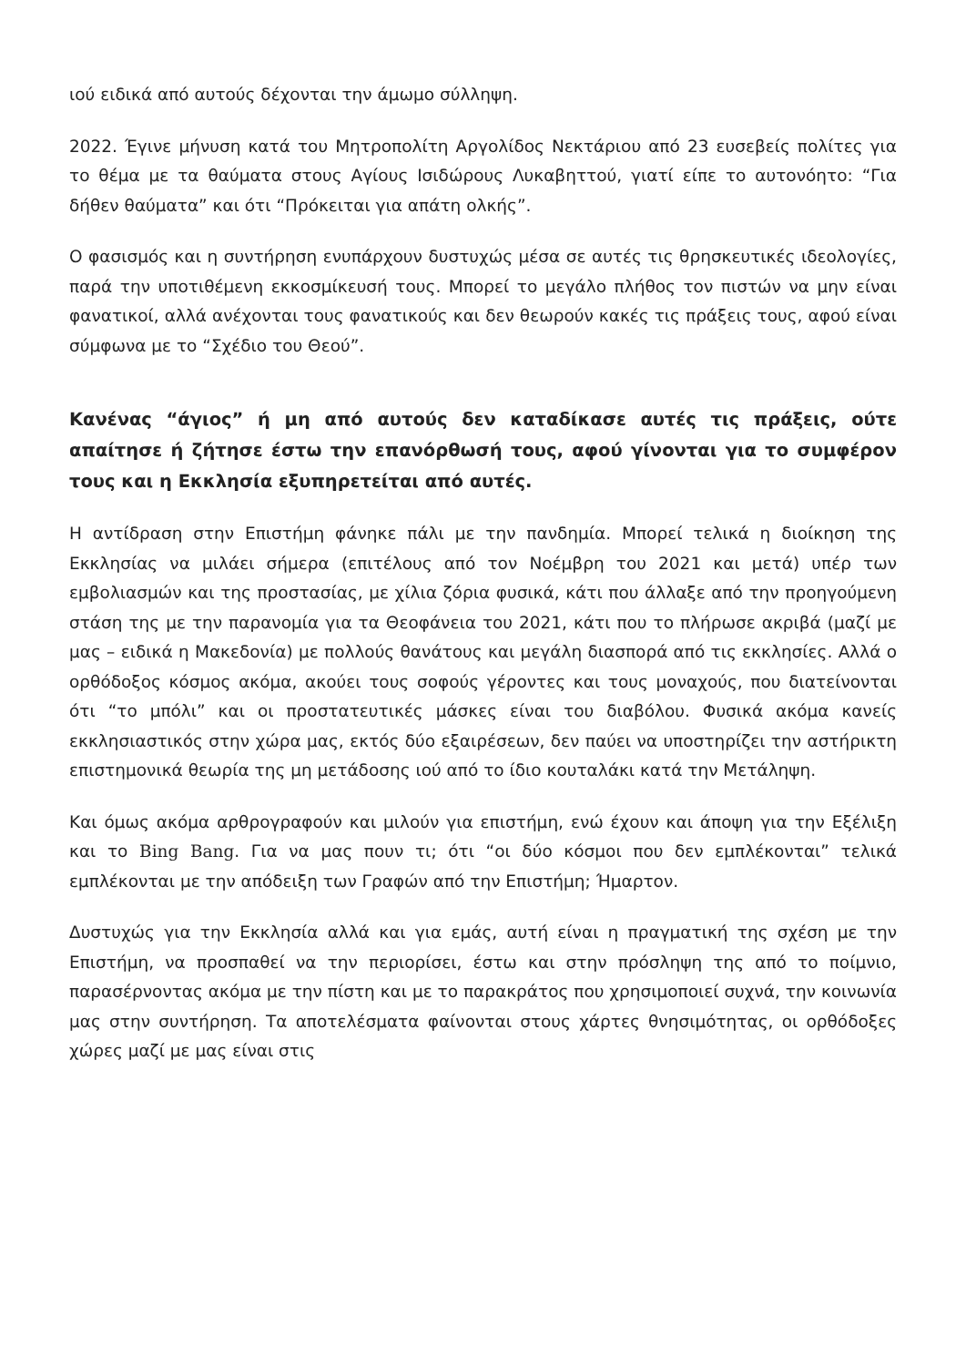ιού ειδικά από αυτούς δέχονται την άμωμο σύλληψη.
2022. Έγινε μήνυση κατά του Μητροπολίτη Αργολίδος Νεκτάριου από 23 ευσεβείς πολίτες για το θέμα με τα θαύματα στους Αγίους Ισιδώρους Λυκαβηττού, γιατί είπε το αυτονόητο: “Για δήθεν θαύματα” και ότι “Πρόκειται για απάτη ολκής”.
Ο φασισμός και η συντήρηση ενυπάρχουν δυστυχώς μέσα σε αυτές τις θρησκευτικές ιδεολογίες, παρά την υποτιθέμενη εκκοσμίκευσή τους. Μπορεί το μεγάλο πλήθος τον πιστών να μην είναι φανατικοί, αλλά ανέχονται τους φανατικούς και δεν θεωρούν κακές τις πράξεις τους, αφού είναι σύμφωνα με το “Σχέδιο του Θεού”.
Κανένας “άγιος” ή μη από αυτούς δεν καταδίκασε αυτές τις πράξεις, ούτε απαίτησε ή ζήτησε έστω την επανόρθωσή τους, αφού γίνονται για το συμφέρον τους και η Εκκλησία εξυπηρετείται από αυτές.
Η αντίδραση στην Επιστήμη φάνηκε πάλι με την πανδημία. Μπορεί τελικά η διοίκηση της Εκκλησίας να μιλάει σήμερα (επιτέλους από τον Νοέμβρη του 2021 και μετά) υπέρ των εμβολιασμών και της προστασίας, με χίλια ζόρια φυσικά, κάτι που άλλαξε από την προηγούμενη στάση της με την παρανομία για τα Θεοφάνεια του 2021, κάτι που το πλήρωσε ακριβά (μαζί με μας – ειδικά η Μακεδονία) με πολλούς θανάτους και μεγάλη διασπορά από τις εκκλησίες. Αλλά ο ορθόδοξος κόσμος ακόμα, ακούει τους σοφούς γέροντες και τους μοναχούς, που διατείνονται ότι “το μπόλι” και οι προστατευτικές μάσκες είναι του διαβόλου. Φυσικά ακόμα κανείς εκκλησιαστικός στην χώρα μας, εκτός δύο εξαιρέσεων, δεν παύει να υποστηρίζει την αστήρικτη επιστημονικά θεωρία της μη μετάδοσης ιού από το ίδιο κουταλάκι κατά την Μετάληψη.
Και όμως ακόμα αρθρογραφούν και μιλούν για επιστήμη, ενώ έχουν και άποψη για την Εξέλιξη και το Bing Bang. Για να μας πουν τι; ότι “οι δύο κόσμοι που δεν εμπλέκονται” τελικά εμπλέκονται με την απόδειξη των Γραφών από την Επιστήμη; Ήμαρτον.
Δυστυχώς για την Εκκλησία αλλά και για εμάς, αυτή είναι η πραγματική της σχέση με την Επιστήμη, να προσπαθεί να την περιορίσει, έστω και στην πρόσληψη της από το ποίμνιο, παρασέρνοντας ακόμα με την πίστη και με το παρακράτος που χρησιμοποιεί συχνά, την κοινωνία μας στην συντήρηση. Τα αποτελέσματα φαίνονται στους χάρτες θνησιμότητας, οι ορθόδοξες χώρες μαζί με μας είναι στις